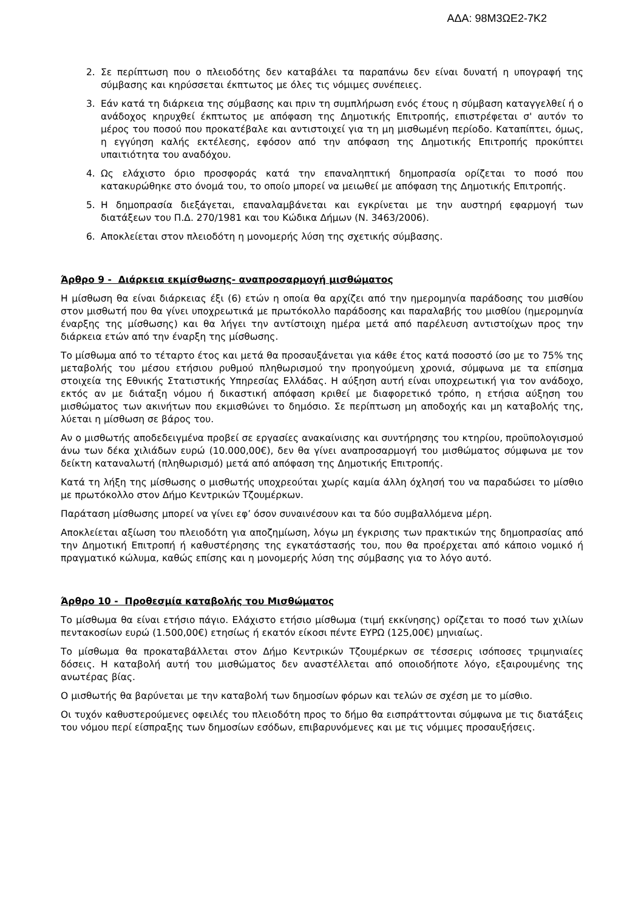ΑΔΑ: 98Μ3ΩΕ2-7Κ2
2. Σε περίπτωση που ο πλειοδότης δεν καταβάλει τα παραπάνω δεν είναι δυνατή η υπογραφή της σύμβασης και κηρύσσεται έκπτωτος με όλες τις νόμιμες συνέπειες.
3. Εάν κατά τη διάρκεια της σύμβασης και πριν τη συμπλήρωση ενός έτους η σύμβαση καταγγελθεί ή ο ανάδοχος κηρυχθεί έκπτωτος με απόφαση της Δημοτικής Επιτροπής, επιστρέφεται σ' αυτόν το μέρος του ποσού που προκατέβαλε και αντιστοιχεί για τη μη μισθωμένη περίοδο. Καταπίπτει, όμως, η εγγύηση καλής εκτέλεσης, εφόσον από την απόφαση της Δημοτικής Επιτροπής προκύπτει υπαιτιότητα του αναδόχου.
4. Ως ελάχιστο όριο προσφοράς κατά την επαναληπτική δημοπρασία ορίζεται το ποσό που κατακυρώθηκε στο όνομά του, το οποίο μπορεί να μειωθεί με απόφαση της Δημοτικής Επιτροπής.
5. Η δημοπρασία διεξάγεται, επαναλαμβάνεται και εγκρίνεται με την αυστηρή εφαρμογή των διατάξεων του Π.Δ. 270/1981 και του Κώδικα Δήμων (Ν. 3463/2006).
6. Αποκλείεται στον πλειοδότη η μονομερής λύση της σχετικής σύμβασης.
Άρθρο 9 - Διάρκεια εκμίσθωσης- αναπροσαρμογή μισθώματος
Η μίσθωση θα είναι διάρκειας έξι (6) ετών η οποία θα αρχίζει από την ημερομηνία παράδοσης του μισθίου στον μισθωτή που θα γίνει υποχρεωτικά με πρωτόκολλο παράδοσης και παραλαβής του μισθίου (ημερομηνία έναρξης της μίσθωσης) και θα λήγει την αντίστοιχη ημέρα μετά από παρέλευση αντιστοίχων προς την διάρκεια ετών από την έναρξη της μίσθωσης.
Το μίσθωμα από το τέταρτο έτος και μετά θα προσαυξάνεται για κάθε έτος κατά ποσοστό ίσο με το 75% της μεταβολής του μέσου ετήσιου ρυθμού πληθωρισμού την προηγούμενη χρονιά, σύμφωνα με τα επίσημα στοιχεία της Εθνικής Στατιστικής Υπηρεσίας Ελλάδας. Η αύξηση αυτή είναι υποχρεωτική για τον ανάδοχο, εκτός αν με διάταξη νόμου ή δικαστική απόφαση κριθεί με διαφορετικό τρόπο, η ετήσια αύξηση του μισθώματος των ακινήτων που εκμισθώνει το δημόσιο. Σε περίπτωση μη αποδοχής και μη καταβολής της, λύεται η μίσθωση σε βάρος του.
Αν ο μισθωτής αποδεδειγμένα προβεί σε εργασίες ανακαίνισης και συντήρησης του κτηρίου, προϋπολογισμού άνω των δέκα χιλιάδων ευρώ (10.000,00€), δεν θα γίνει αναπροσαρμογή του μισθώματος σύμφωνα με τον δείκτη καταναλωτή (πληθωρισμό) μετά από απόφαση της Δημοτικής Επιτροπής.
Κατά τη λήξη της μίσθωσης ο μισθωτής υποχρεούται χωρίς καμία άλλη όχλησή του να παραδώσει το μίσθιο με πρωτόκολλο στον Δήμο Κεντρικών Τζουμέρκων.
Παράταση μίσθωσης μπορεί να γίνει εφ’ όσον συναινέσουν και τα δύο συμβαλλόμενα μέρη.
Αποκλείεται αξίωση του πλειοδότη για αποζημίωση, λόγω μη έγκρισης των πρακτικών της δημοπρασίας από την Δημοτική Επιτροπή ή καθυστέρησης της εγκατάστασής του, που θα προέρχεται από κάποιο νομικό ή πραγματικό κώλυμα, καθώς επίσης και η μονομερής λύση της σύμβασης για το λόγο αυτό.
Άρθρο 10 - Προθεσμία καταβολής του Μισθώματος
Το μίσθωμα θα είναι ετήσιο πάγιο. Ελάχιστο ετήσιο μίσθωμα (τιμή εκκίνησης) ορίζεται το ποσό των χιλίων πεντακοσίων ευρώ (1.500,00€) ετησίως ή εκατόν είκοσι πέντε ΕΥΡΩ (125,00€) μηνιαίως.
Το μίσθωμα θα προκαταβάλλεται στον Δήμο Κεντρικών Τζουμέρκων σε τέσσερις ισόποσες τριμηνιαίες δόσεις. Η καταβολή αυτή του μισθώματος δεν αναστέλλεται από οποιοδήποτε λόγο, εξαιρουμένης της ανωτέρας βίας.
Ο μισθωτής θα βαρύνεται με την καταβολή των δημοσίων φόρων και τελών σε σχέση με το μίσθιο.
Οι τυχόν καθυστερούμενες οφειλές του πλειοδότη προς το δήμο θα εισπράττονται σύμφωνα με τις διατάξεις του νόμου περί είσπραξης των δημοσίων εσόδων, επιβαρυνόμενες και με τις νόμιμες προσαυξήσεις.